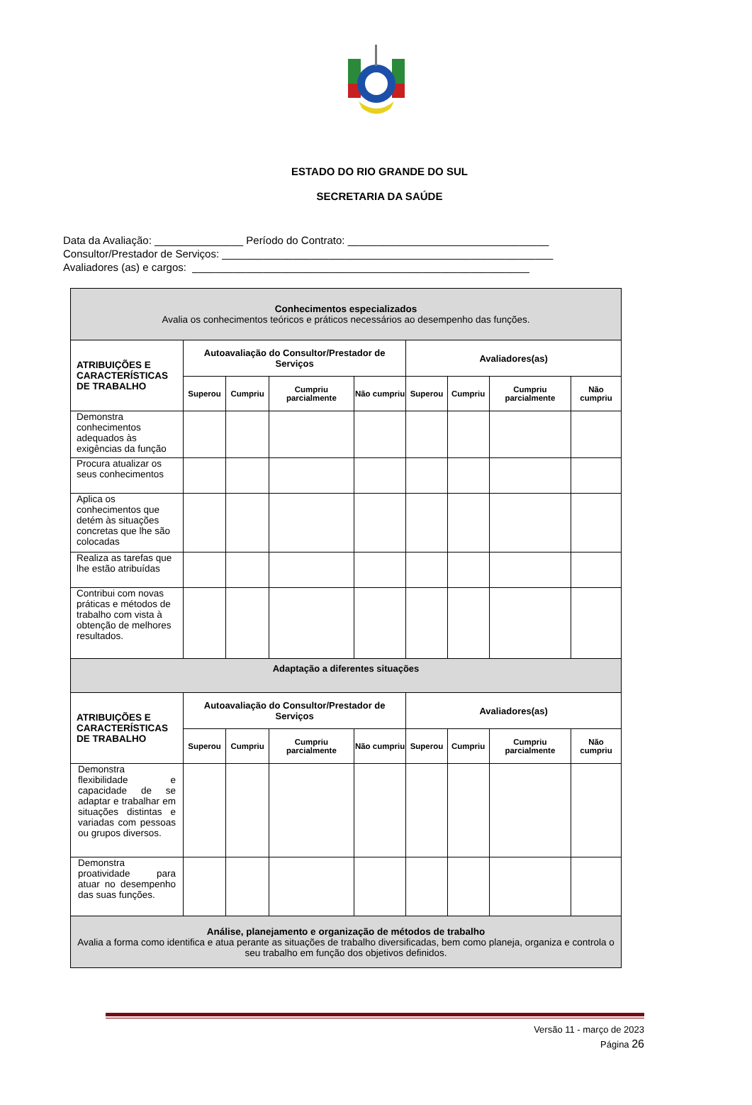ESTADO DO RIO GRANDE DO SUL
SECRETARIA DA SAÚDE
Data da Avaliação: _______________ Período do Contrato: __________________________________
Consultor/Prestador de Serviços: ________________________________________________________
Avaliadores (as) e cargos: _________________________________________________________
| Conhecimentos especializados Avalia os conhecimentos teóricos e práticos necessários ao desempenho das funções. | | | | | | | | |
| ATRIBUIÇÕES E CARACTERÍSTICAS DE TRABALHO | Autoavaliação do Consultor/Prestador de Serviços | | | | Avaliadores(as) | | | |
| | Superou | Cumpriu | Cumpriu parcialmente | Não cumpriu | Superou | Cumpriu | Cumpriu parcialmente | Não cumpriu |
| Demonstra conhecimentos adequados às exigências da função | | | | | | | | |
| Procura atualizar os seus conhecimentos | | | | | | | | |
| Aplica os conhecimentos que detém às situações concretas que lhe são colocadas | | | | | | | | |
| Realiza as tarefas que lhe estão atribuídas | | | | | | | | |
| Contribui com novas práticas e métodos de trabalho com vista à obtenção de melhores resultados. | | | | | | | | |
| Adaptação a diferentes situações | | | | | | | | |
| ATRIBUIÇÕES E CARACTERÍSTICAS DE TRABALHO | Autoavaliação do Consultor/Prestador de Serviços | | | | Avaliadores(as) | | | |
| | Superou | Cumpriu | Cumpriu parcialmente | Não cumpriu | Superou | Cumpriu | Cumpriu parcialmente | Não cumpriu |
| Demonstra flexibilidade e capacidade de se adaptar e trabalhar em situações distintas e variadas com pessoas ou grupos diversos. | | | | | | | | |
| Demonstra proatividade para atuar no desempenho das suas funções. | | | | | | | | |
| Análise, planejamento e organização de métodos de trabalho Avalia a forma como identifica e atua perante as situações de trabalho diversificadas, bem como planeja, organiza e controla o seu trabalho em função dos objetivos definidos. | | | | | | | | |
Versão 11 - março de 2023
Página 26